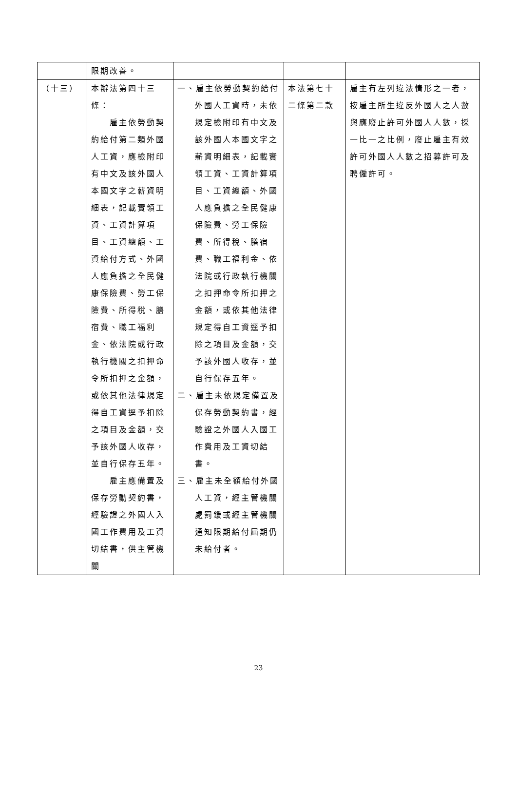| | 限期改善。 | | | |
| （十三） | 本辦法第四十三條： 雇主依勞動契約給付第二類外國人工資，應檢附印有中文及該外國人本國文字之薪資明細表，記載實領工資、工資計算項目、工資總額、工資給付方式、外國人應負擔之全民健康保險費、勞工保險費、所得稅、膳宿費、職工福利金、依法院或行政執行機關之扣押命令所扣押之金額，或依其他法律規定得自工資逕予扣除之項目及金額，交予該外國人收存，並自行保存五年。 雇主應備置及保存勞動契約書，經驗證之外國人入國工作費用及工資切結書，供主管機關 | 一、雇主依勞動契約給付外國人工資時，未依規定檢附印有中文及該外國人本國文字之薪資明細表，記載實領工資、工資計算項目、工資總額、外國人應負擔之全民健康保險費、勞工保險費、所得稅、膳宿費、職工福利金、依法院或行政執行機關之扣押命令所扣押之金額，或依其他法律規定得自工資逕予扣除之項目及金額，交予該外國人收存，並自行保存五年。 二、雇主未依規定備置及保存勞動契約書，經驗證之外國人入國工作費用及工資切結書。 三、雇主未全額給付外國人工資，經主管機關處罰鍰或經主管機關通知限期給付屆期仍未給付者。 | 本法第七十二條第二款 | 雇主有左列違法情形之一者，按雇主所生違反外國人之人數與應廢止許可外國人人數，採一比一之比例，廢止雇主有效許可外國人人數之招募許可及聘僱許可。 |
23